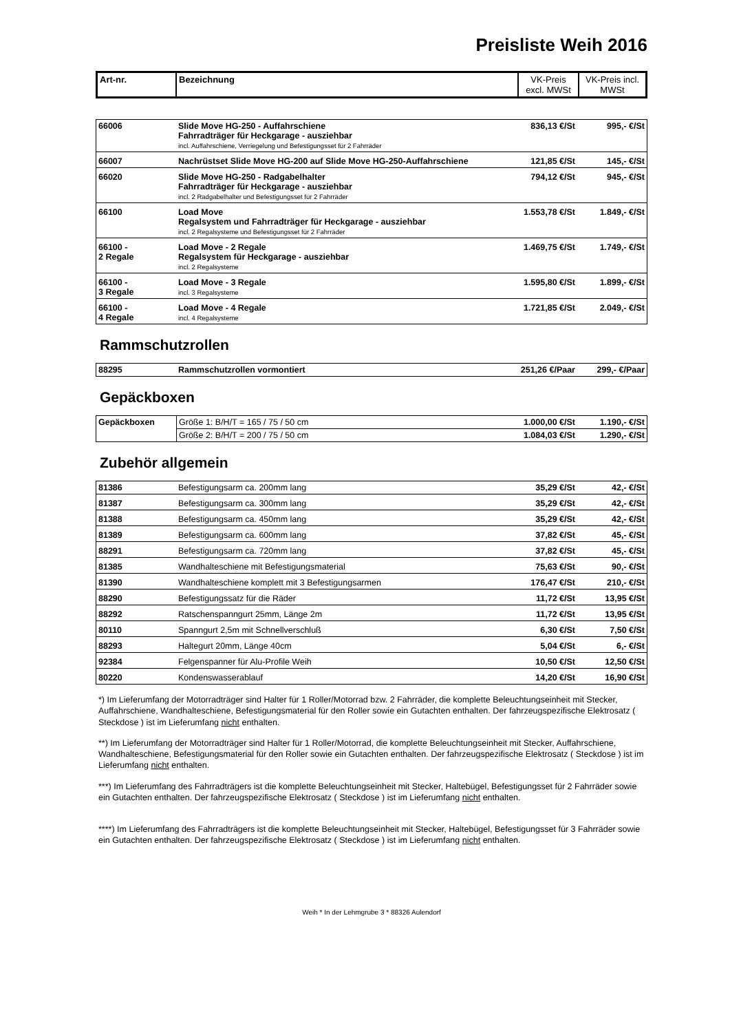Preisliste Weih 2016
| Art-nr. | Bezeichnung | VK-Preis excl. MWSt | VK-Preis incl. MWSt |
| --- | --- | --- | --- |
| 66006 | Slide Move HG-250 - Auffahrschiene Fahrradträger für Heckgarage - ausziehbar incl. Auffahrschiene, Verriegelung und Befestigungsset für 2 Fahrräder | 836,13 €/St | 995,- €/St |
| 66007 | Nachrüstset Slide Move HG-200 auf Slide Move HG-250-Auffahrschiene | 121,85 €/St | 145,- €/St |
| 66020 | Slide Move HG-250 - Radgabelhalter Fahrradträger für Heckgarage - ausziehbar incl. 2 Radgabelhalter und Befestigungsset für 2 Fahrräder | 794,12 €/St | 945,- €/St |
| 66100 | Load Move Regalsystem und Fahrradträger für Heckgarage - ausziehbar incl. 2 Regalsysteme und Befestigungsset für 2 Fahrräder | 1.553,78 €/St | 1.849,- €/St |
| 66100 - 2 Regale | Load Move - 2 Regale Regalsystem für Heckgarage - ausziehbar incl. 2 Regalsysteme | 1.469,75 €/St | 1.749,- €/St |
| 66100 - 3 Regale | Load Move - 3 Regale incl. 3 Regalsysteme | 1.595,80 €/St | 1.899,- €/St |
| 66100 - 4 Regale | Load Move - 4 Regale incl. 4 Regalsysteme | 1.721,85 €/St | 2.049,- €/St |
Rammschutzrollen
| 88295 | Rammschutzrollen vormontiert | 251,26 €/Paar | 299,- €/Paar |
Gepäckboxen
| Gepäckboxen | Größe 1: B/H/T = 165 / 75 / 50 cm | 1.000,00 €/St | 1.190,- €/St |
| | Größe 2: B/H/T = 200 / 75 / 50 cm | 1.084,03 €/St | 1.290,- €/St |
Zubehör allgemein
| 81386 | Befestigungsarm ca. 200mm lang | 35,29 €/St | 42,- €/St |
| 81387 | Befestigungsarm ca. 300mm lang | 35,29 €/St | 42,- €/St |
| 81388 | Befestigungsarm ca. 450mm lang | 35,29 €/St | 42,- €/St |
| 81389 | Befestigungsarm ca. 600mm lang | 37,82 €/St | 45,- €/St |
| 88291 | Befestigungsarm ca. 720mm lang | 37,82 €/St | 45,- €/St |
| 81385 | Wandhalteschiene mit Befestigungsmaterial | 75,63 €/St | 90,- €/St |
| 81390 | Wandhalteschiene komplett mit 3 Befestigungsarmen | 176,47 €/St | 210,- €/St |
| 88290 | Befestigungssatz für die Räder | 11,72 €/St | 13,95 €/St |
| 88292 | Ratschenspanngurt 25mm, Länge 2m | 11,72 €/St | 13,95 €/St |
| 80110 | Spanngurt 2,5m mit Schnellverschluß | 6,30 €/St | 7,50 €/St |
| 88293 | Haltegurt 20mm, Länge 40cm | 5,04 €/St | 6,- €/St |
| 92384 | Felgenspanner für Alu-Profile Weih | 10,50 €/St | 12,50 €/St |
| 80220 | Kondenswasserablauf | 14,20 €/St | 16,90 €/St |
*) Im Lieferumfang der Motorradträger sind Halter für 1 Roller/Motorrad bzw. 2 Fahrräder, die komplette Beleuchtungseinheit mit Stecker, Auffahrschiene, Wandhalteschiene, Befestigungsmaterial für den Roller sowie ein Gutachten enthalten. Der fahrzeugspezifische Elektrosatz ( Steckdose ) ist im Lieferumfang nicht enthalten.
**) Im Lieferumfang der Motorradträger sind Halter für 1 Roller/Motorrad, die komplette Beleuchtungseinheit mit Stecker, Auffahrschiene, Wandhalteschiene, Befestigungsmaterial für den Roller sowie ein Gutachten enthalten. Der fahrzeugspezifische Elektrosatz ( Steckdose ) ist im Lieferumfang nicht enthalten.
***) Im Lieferumfang des Fahrradträgers ist die komplette Beleuchtungseinheit mit Stecker, Haltebügel, Befestigungsset für 2 Fahrräder sowie ein Gutachten enthalten. Der fahrzeugspezifische Elektrosatz ( Steckdose ) ist im Lieferumfang nicht enthalten.
****) Im Lieferumfang des Fahrradträgers ist die komplette Beleuchtungseinheit mit Stecker, Haltebügel, Befestigungsset für 3 Fahrräder sowie ein Gutachten enthalten. Der fahrzeugspezifische Elektrosatz ( Steckdose ) ist im Lieferumfang nicht enthalten.
Weih * In der Lehmgrube 3 * 88326 Aulendorf